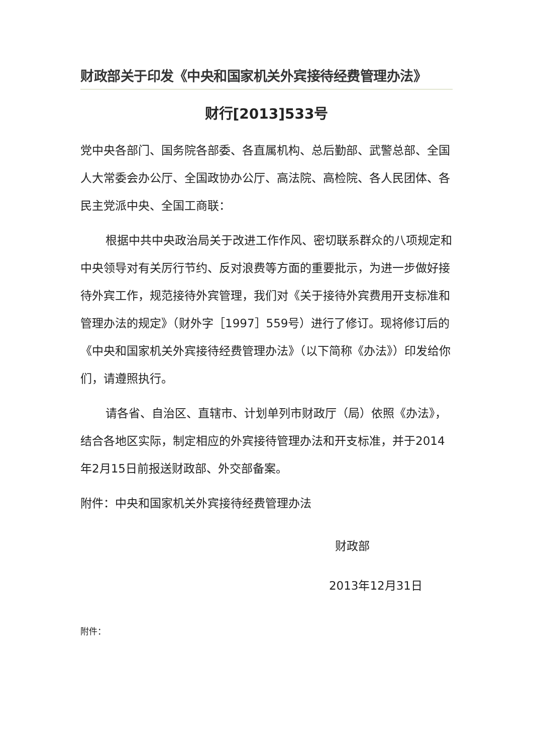财政部关于印发《中央和国家机关外宾接待经费管理办法》
财行[2013]533号
党中央各部门、国务院各部委、各直属机构、总后勤部、武警总部、全国人大常委会办公厅、全国政协办公厅、高法院、高检院、各人民团体、各民主党派中央、全国工商联：
根据中共中央政治局关于改进工作作风、密切联系群众的八项规定和中央领导对有关厉行节约、反对浪费等方面的重要批示，为进一步做好接待外宾工作，规范接待外宾管理，我们对《关于接待外宾费用开支标准和管理办法的规定》（财外字［1997］559号）进行了修订。现将修订后的《中央和国家机关外宾接待经费管理办法》（以下简称《办法》）印发给你们，请遵照执行。
请各省、自治区、直辖市、计划单列市财政厅（局）依照《办法》，结合各地区实际，制定相应的外宾接待管理办法和开支标准，并于2014年2月15日前报送财政部、外交部备案。
附件：中央和国家机关外宾接待经费管理办法
财政部
2013年12月31日
附件：